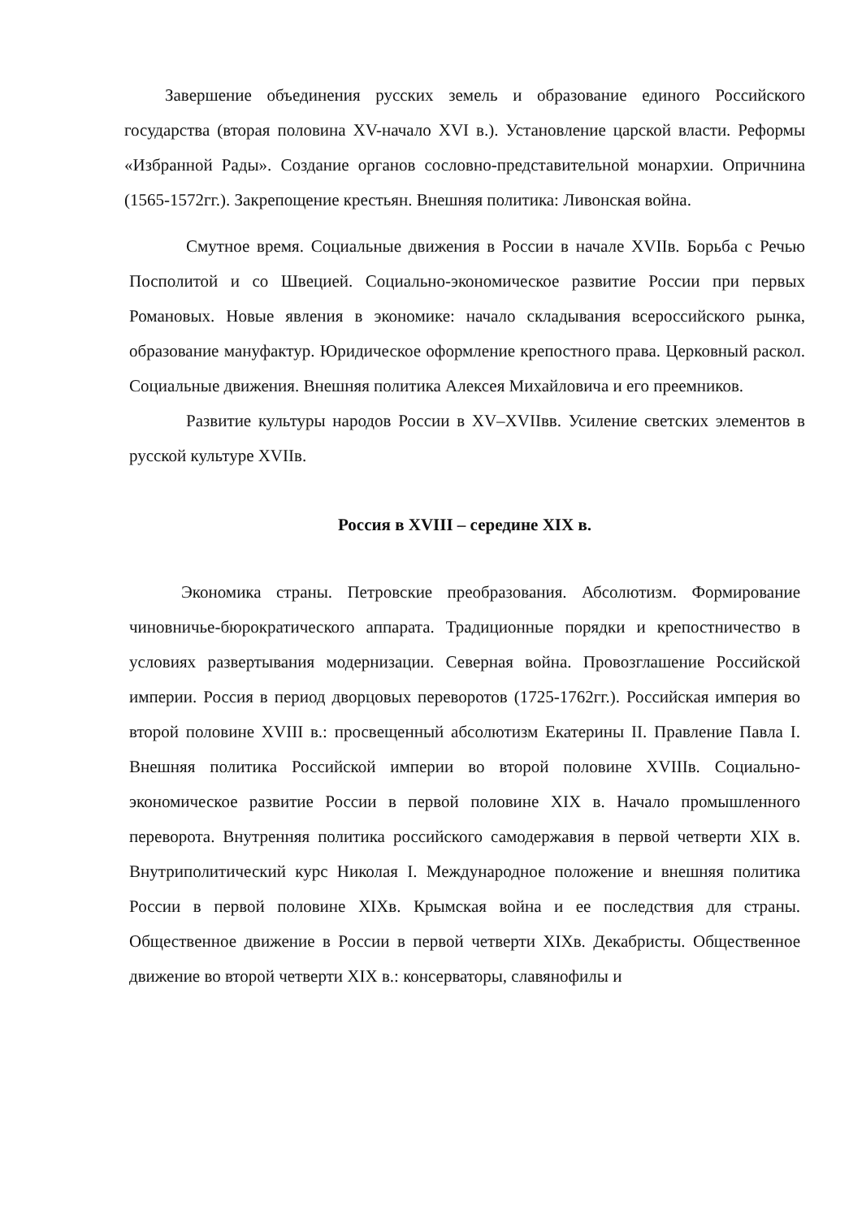Завершение объединения русских земель и образование единого Российского государства (вторая половина XV-начало XVI в.). Установление царской власти. Реформы «Избранной Рады». Создание органов сословно-представительной монархии. Опричнина (1565-1572гг.). Закрепощение крестьян. Внешняя политика: Ливонская война.
Смутное время. Социальные движения в России в начале XVIIв. Борьба с Речью Посполитой и со Швецией. Социально-экономическое развитие России при первых Романовых. Новые явления в экономике: начало складывания всероссийского рынка, образование мануфактур. Юридическое оформление крепостного права. Церковный раскол. Социальные движения. Внешняя политика Алексея Михайловича и его преемников.
Развитие культуры народов России в XV–XVIIвв. Усиление светских элементов в русской культуре XVIIв.
Россия в XVIII – середине XIX в.
Экономика страны. Петровские преобразования. Абсолютизм. Формирование чиновничье-бюрократического аппарата. Традиционные порядки и крепостничество в условиях развертывания модернизации. Северная война. Провозглашение Российской империи. Россия в период дворцовых переворотов (1725-1762гг.). Российская империя во второй половине XVIII в.: просвещенный абсолютизм Екатерины II. Правление Павла I. Внешняя политика Российской империи во второй половине XVIIIв. Социально-экономическое развитие России в первой половине XIX в. Начало промышленного переворота. Внутренняя политика российского самодержавия в первой четверти XIX в. Внутриполитический курс Николая I. Международное положение и внешняя политика России в первой половине XIXв. Крымская война и ее последствия для страны. Общественное движение в России в первой четверти XIXв. Декабристы. Общественное движение во второй четверти XIX в.: консерваторы, славянофилы и